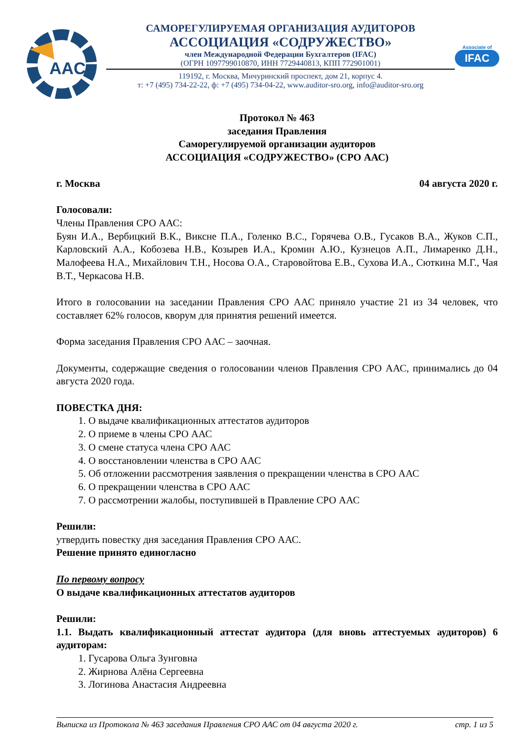AAC
САМОРЕГУЛИРУЕМАЯ ОРГАНИЗАЦИЯ АУДИТОРОВ
АССОЦИАЦИЯ «СОДРУЖЕСТВО»
член Международной Федерации Бухгалтеров (IFAC)
(ОГРН 1097799010870, ИНН 7729440813, КПП 772901001)
119192, г. Москва, Мичуринский проспект, дом 21, корпус 4.
т: +7 (495) 734-22-22, ф: +7 (495) 734-04-22, www.auditor-sro.org, info@auditor-sro.org
Associate of
IFAC
Протокол № 463
заседания Правления
Саморегулируемой организации аудиторов
АССОЦИАЦИЯ «СОДРУЖЕСТВО» (СРО ААС)
г. Москва 04 августа 2020 г.
Голосовали:
Члены Правления СРО ААС:
Буян И.А., Вербицкий В.К., Виксне П.А., Голенко В.С., Горячева О.В., Гусаков В.А., Жуков С.П., Карловский А.А., Кобозева Н.В., Козырев И.А., Кромин А.Ю., Кузнецов А.П., Лимаренко Д.Н., Малофеева Н.А., Михайлович Т.Н., Носова О.А., Старовойтова Е.В., Сухова И.А., Сюткина М.Г., Чая В.Т., Черкасова Н.В.
Итого в голосовании на заседании Правления СРО ААС приняло участие 21 из 34 человек, что составляет 62% голосов, кворум для принятия решений имеется.
Форма заседания Правления СРО ААС – заочная.
Документы, содержащие сведения о голосовании членов Правления СРО ААС, принимались до 04 августа 2020 года.
ПОВЕСТКА ДНЯ:
1. О выдаче квалификационных аттестатов аудиторов
2. О приеме в члены СРО ААС
3. О смене статуса члена СРО ААС
4. О восстановлении членства в СРО ААС
5. Об отложении рассмотрения заявления о прекращении членства в СРО ААС
6. О прекращении членства в СРО ААС
7. О рассмотрении жалобы, поступившей в Правление СРО ААС
Решили:
утвердить повестку дня заседания Правления СРО ААС.
Решение принято единогласно
По первому вопросу
О выдаче квалификационных аттестатов аудиторов
Решили:
1.1. Выдать квалификационный аттестат аудитора (для вновь аттестуемых аудиторов) 6 аудиторам:
1. Гусарова Ольга Зунговна
2. Жирнова Алёна Сергеевна
3. Логинова Анастасия Андреевна
Выписка из Протокола № 463 заседания Правления СРО ААС от 04 августа 2020 г. стр. 1 из 5